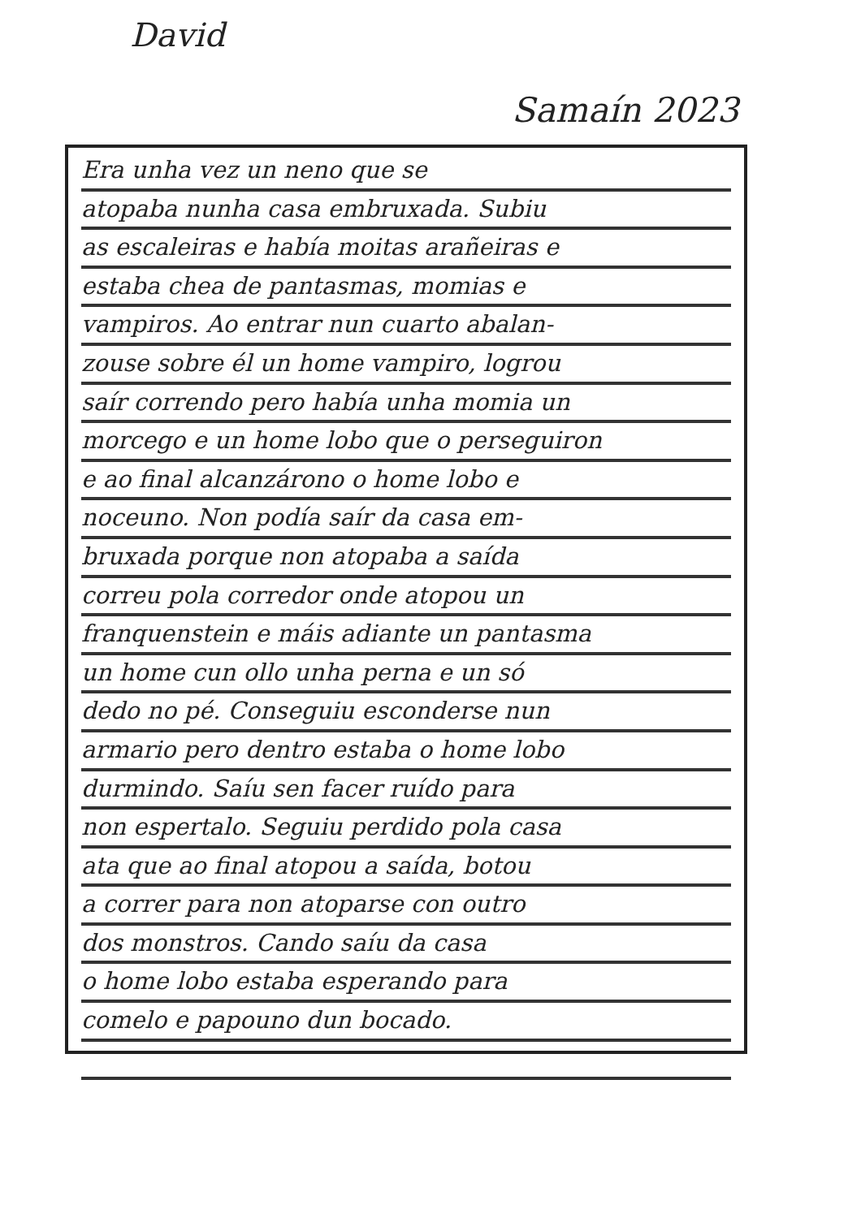David
Samaín 2023
Era unha vez un neno que se
atopaba nunha casa embruxada. Subiu
as escaleiras e había moitas arañeiras e
estaba chea de pantasmas, momias e
vampiros. Ao entrar nun cuarto abalan-
zouse sobre él un home vampiro, logrou
saír correndo pero había unha momia un
morcego e un home lobo que o perseguiron
e ao final alcanzárono o home lobo e
noceuno. Non podía saír da casa em-
bruxada porque non atopaba a saída
correu pola corredor onde atopou un
franquenstein e máis adiante un pantasma
un home cun ollo unha perna e un só
dedo no pé. Conseguiu esconderse nun
armario pero dentro estaba o home lobo
durmindo. Saíu sen facer ruído para
non espertalo. Seguiu perdido pola casa
ata que ao final atopou a saída, botou
a correr para non atoparse con outro
dos monstros. Cando saíu da casa
o home lobo estaba esperando para
comelo e papouno dun bocado.